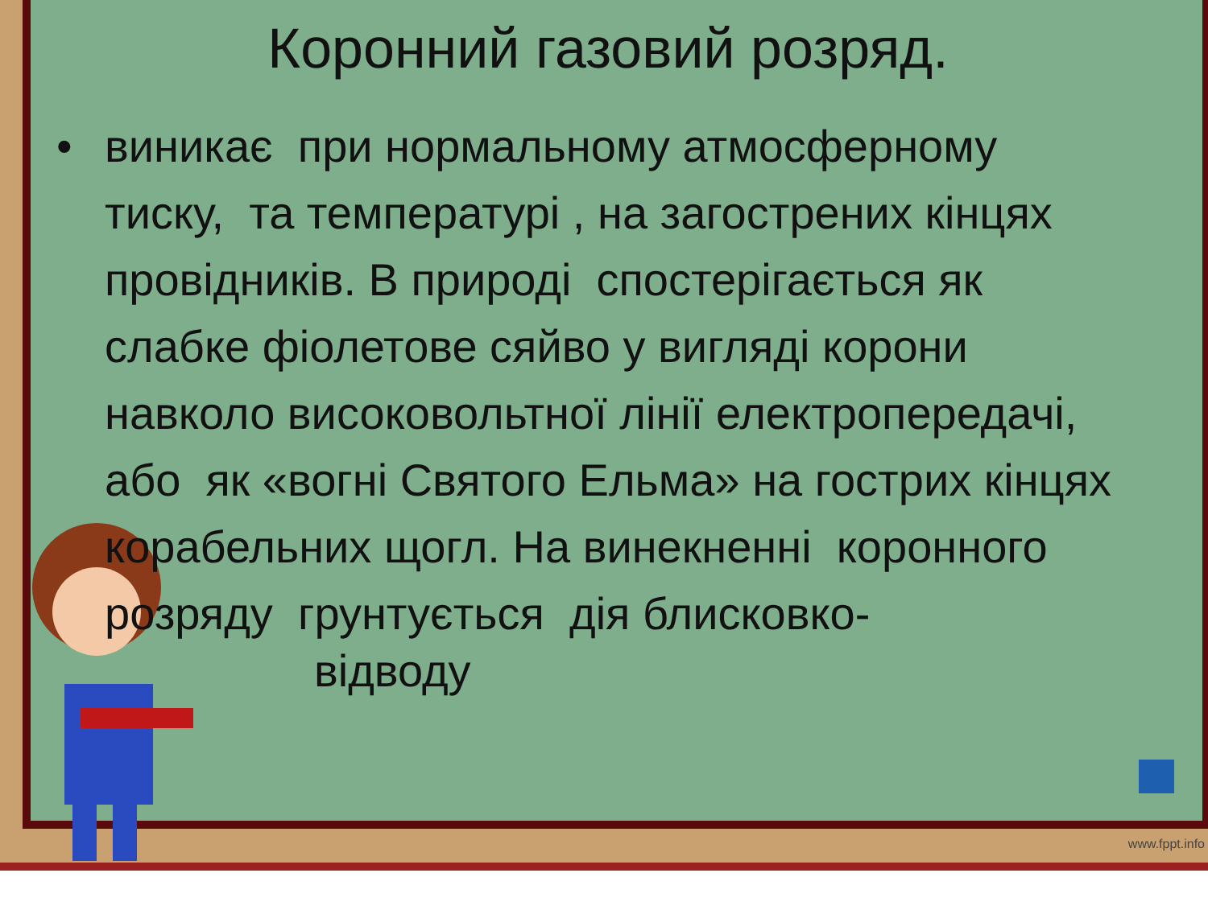Коронний газовий розряд.
• виникає при нормальному атмосферному тиску, та температурі , на загострених кінцях провідників. В природі спостерігається як слабке фіолетове сяйво у вигляді корони навколо високовольтної лінії електропередачі, або як «вогні Святого Ельма» на гострих кінцях корабельних щогл. На винекненні коронного розряду грунтується дія блисковко-
відводу
www.fppt.info